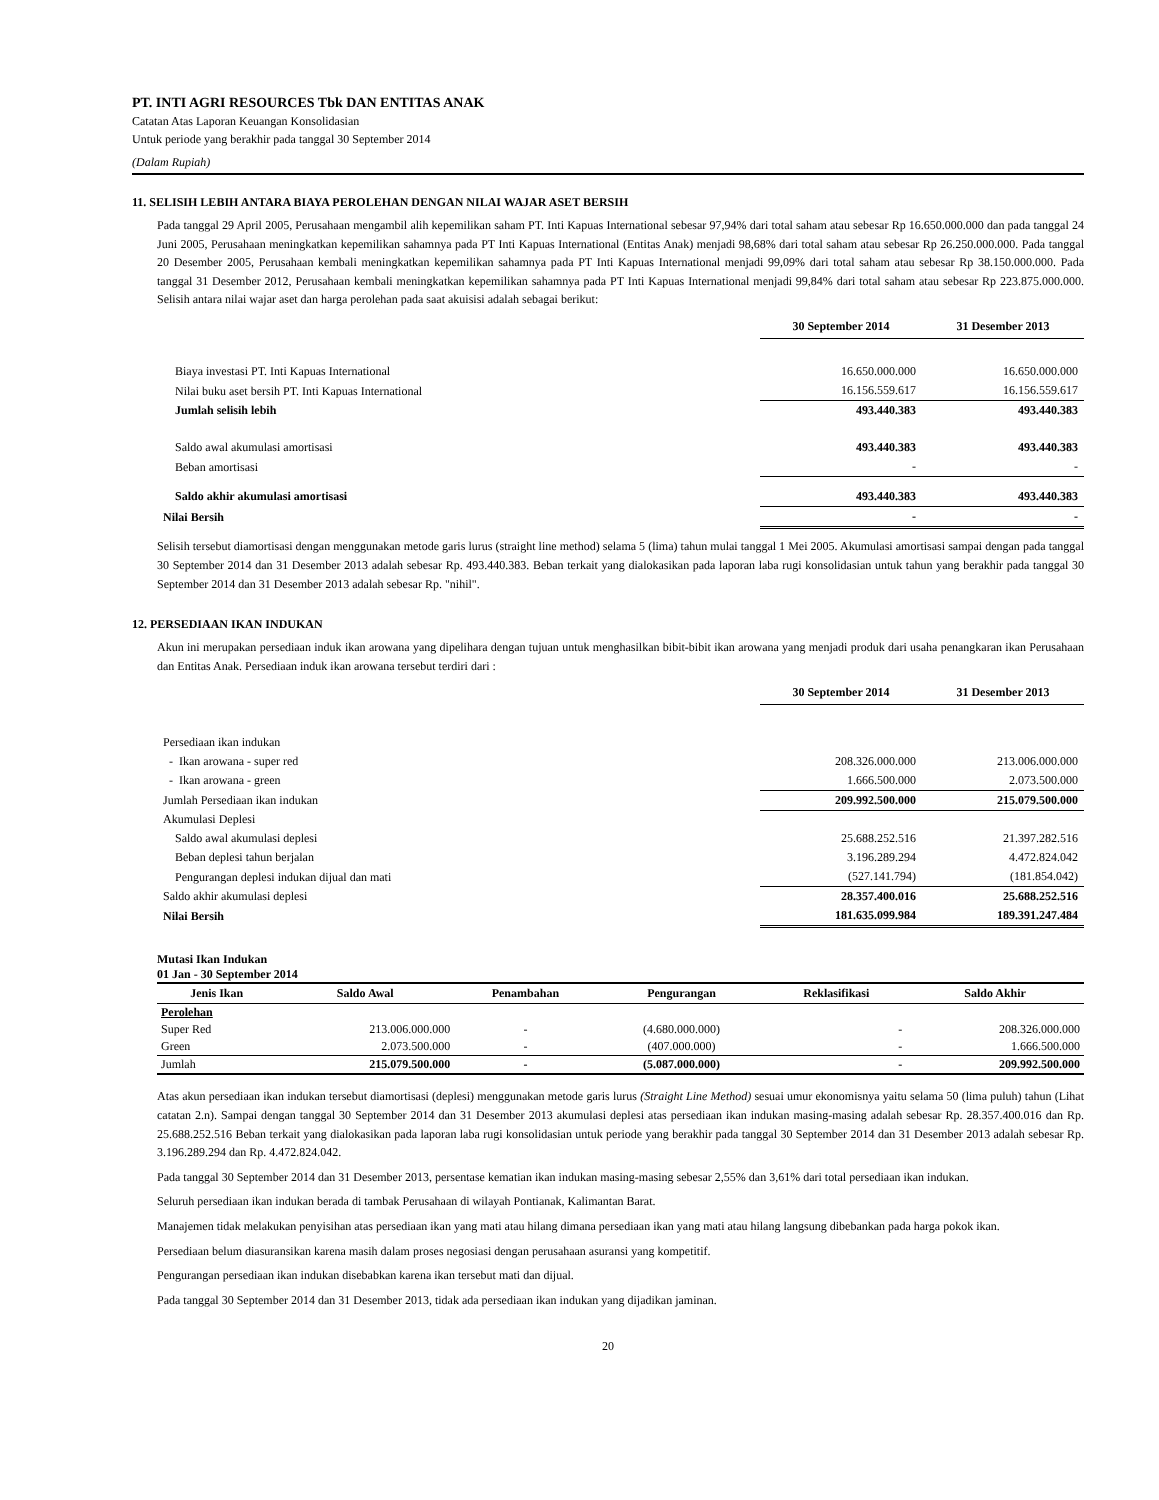PT. INTI AGRI RESOURCES Tbk DAN ENTITAS ANAK
Catatan Atas Laporan Keuangan Konsolidasian
Untuk periode yang berakhir pada tanggal 30 September 2014
(Dalam Rupiah)
11. SELISIH LEBIH ANTARA BIAYA PEROLEHAN DENGAN NILAI WAJAR ASET BERSIH
Pada tanggal 29 April 2005, Perusahaan mengambil alih kepemilikan saham PT. Inti Kapuas International sebesar 97,94% dari total saham atau sebesar Rp 16.650.000.000 dan pada tanggal 24 Juni 2005, Perusahaan meningkatkan kepemilikan sahamnya pada PT Inti Kapuas International (Entitas Anak) menjadi 98,68% dari total saham atau sebesar Rp 26.250.000.000. Pada tanggal 20 Desember 2005, Perusahaan kembali meningkatkan kepemilikan sahamnya pada PT Inti Kapuas International menjadi 99,09% dari total saham atau sebesar Rp 38.150.000.000. Pada tanggal 31 Desember 2012, Perusahaan kembali meningkatkan kepemilikan sahamnya pada PT Inti Kapuas International menjadi 99,84% dari total saham atau sebesar Rp 223.875.000.000. Selisih antara nilai wajar aset dan harga perolehan pada saat akuisisi adalah sebagai berikut:
| | 30 September 2014 | 31 Desember 2013 |
| Biaya investasi PT. Inti Kapuas International | 16.650.000.000 | 16.650.000.000 |
| Nilai buku aset bersih PT. Inti Kapuas International | 16.156.559.617 | 16.156.559.617 |
| Jumlah selisih lebih | 493.440.383 | 493.440.383 |
| Saldo awal akumulasi amortisasi | 493.440.383 | 493.440.383 |
| Beban amortisasi | - | - |
| Saldo akhir akumulasi amortisasi | 493.440.383 | 493.440.383 |
| Nilai Bersih | - | - |
Selisih tersebut diamortisasi dengan menggunakan metode garis lurus (straight line method) selama 5 (lima) tahun mulai tanggal 1 Mei 2005. Akumulasi amortisasi sampai dengan pada tanggal 30 September 2014 dan 31 Desember 2013 adalah sebesar Rp. 493.440.383. Beban terkait yang dialokasikan pada laporan laba rugi konsolidasian untuk tahun yang berakhir pada tanggal 30 September 2014 dan 31 Desember 2013 adalah sebesar Rp. "nihil".
12. PERSEDIAAN IKAN INDUKAN
Akun ini merupakan persediaan induk ikan arowana yang dipelihara dengan tujuan untuk menghasilkan bibit-bibit ikan arowana yang menjadi produk dari usaha penangkaran ikan Perusahaan dan Entitas Anak. Persediaan induk ikan arowana tersebut terdiri dari :
| | 30 September 2014 | 31 Desember 2013 |
| Persediaan ikan indukan | | |
| - Ikan arowana - super red | 208.326.000.000 | 213.006.000.000 |
| - Ikan arowana - green | 1.666.500.000 | 2.073.500.000 |
| Jumlah Persediaan ikan indukan | 209.992.500.000 | 215.079.500.000 |
| Akumulasi Deplesi | | |
| Saldo awal akumulasi deplesi | 25.688.252.516 | 21.397.282.516 |
| Beban deplesi tahun berjalan | 3.196.289.294 | 4.472.824.042 |
| Pengurangan deplesi indukan dijual dan mati | (527.141.794) | (181.854.042) |
| Saldo akhir akumulasi deplesi | 28.357.400.016 | 25.688.252.516 |
| Nilai Bersih | 181.635.099.984 | 189.391.247.484 |
Mutasi Ikan Indukan
01 Jan - 30 September 2014
| Jenis Ikan | Saldo Awal | Penambahan | Pengurangan | Reklasifikasi | Saldo Akhir |
| --- | --- | --- | --- | --- | --- |
| Perolehan | | | | | |
| Super Red | 213.006.000.000 | - | (4.680.000.000) | - | 208.326.000.000 |
| Green | 2.073.500.000 | - | (407.000.000) | - | 1.666.500.000 |
| Jumlah | 215.079.500.000 | - | (5.087.000.000) | - | 209.992.500.000 |
Atas akun persediaan ikan indukan tersebut diamortisasi (deplesi) menggunakan metode garis lurus (Straight Line Method) sesuai umur ekonomisnya yaitu selama 50 (lima puluh) tahun (Lihat catatan 2.n). Sampai dengan tanggal 30 September 2014 dan 31 Desember 2013 akumulasi deplesi atas persediaan ikan indukan masing-masing adalah sebesar Rp. 28.357.400.016 dan Rp. 25.688.252.516 Beban terkait yang dialokasikan pada laporan laba rugi konsolidasian untuk periode yang berakhir pada tanggal 30 September 2014 dan 31 Desember 2013 adalah sebesar Rp. 3.196.289.294 dan Rp. 4.472.824.042.
Pada tanggal 30 September 2014 dan 31 Desember 2013, persentase kematian ikan indukan masing-masing sebesar 2,55% dan 3,61% dari total persediaan ikan indukan.
Seluruh persediaan ikan indukan berada di tambak Perusahaan di wilayah Pontianak, Kalimantan Barat.
Manajemen tidak melakukan penyisihan atas persediaan ikan yang mati atau hilang dimana persediaan ikan yang mati atau hilang langsung dibebankan pada harga pokok ikan.
Persediaan belum diasuransikan karena masih dalam proses negosiasi dengan perusahaan asuransi yang kompetitif.
Pengurangan persediaan ikan indukan disebabkan karena ikan tersebut mati dan dijual.
Pada tanggal 30 September 2014 dan 31 Desember 2013, tidak ada persediaan ikan indukan yang dijadikan jaminan.
20